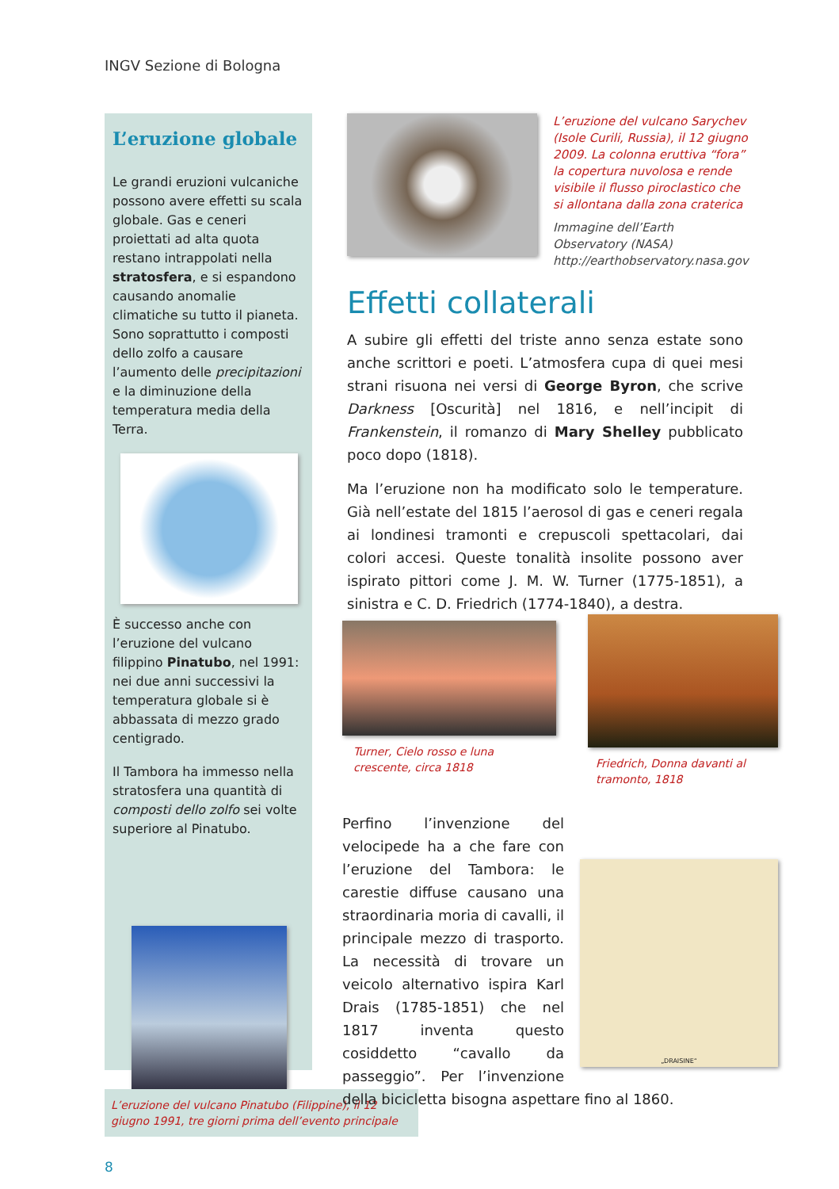INGV Sezione di Bologna
L’eruzione globale
Le grandi eruzioni vulcaniche possono avere effetti su scala globale. Gas e ceneri proiettati ad alta quota restano intrappolati nella stratosfera, e si espandono causando anomalie climatiche su tutto il pianeta. Sono soprattutto i composti dello zolfo a causare l’aumento delle precipitazioni e la diminuzione della temperatura media della Terra.
È successo anche con l’eruzione del vulcano filippino Pinatubo, nel 1991: nei due anni successivi la temperatura globale si è abbassata di mezzo grado centigrado.
Il Tambora ha immesso nella stratosfera una quantità di composti dello zolfo sei volte superiore al Pinatubo.
L’eruzione del vulcano Pinatubo (Filippine), il 12 giugno 1991, tre giorni prima dell’evento principale
L’eruzione del vulcano Sarychev (Isole Curili, Russia), il 12 giugno 2009. La colonna eruttiva “fora” la copertura nuvolosa e rende visibile il flusso piroclastico che si allontana dalla zona craterica
Immagine dell’Earth Observatory (NASA) http://earthobservatory.nasa.gov
Effetti collaterali
A subire gli effetti del triste anno senza estate sono anche scrittori e poeti. L’atmosfera cupa di quei mesi strani risuona nei versi di George Byron, che scrive Darkness [Oscurità] nel 1816, e nell’incipit di Frankenstein, il romanzo di Mary Shelley pubblicato poco dopo (1818).
Ma l’eruzione non ha modificato solo le temperature. Già nell’estate del 1815 l’aerosol di gas e ceneri regala ai londinesi tramonti e crepuscoli spettacolari, dai colori accesi. Queste tonalità insolite possono aver ispirato pittori come J. M. W. Turner (1775-1851), a sinistra e C. D. Friedrich (1774-1840), a destra.
Turner, Cielo rosso e luna crescente, circa 1818
Friedrich, Donna davanti al tramonto, 1818
„DRAISINE“
Perfino l’invenzione del velocipede ha a che fare con l’eruzione del Tambora: le carestie diffuse causano una straordinaria moria di cavalli, il principale mezzo di trasporto. La necessità di trovare un veicolo alternativo ispira Karl Drais (1785-1851) che nel 1817 inventa questo cosiddetto “cavallo da passeggio”. Per l’invenzione della bicicletta bisogna aspettare fino al 1860.
8